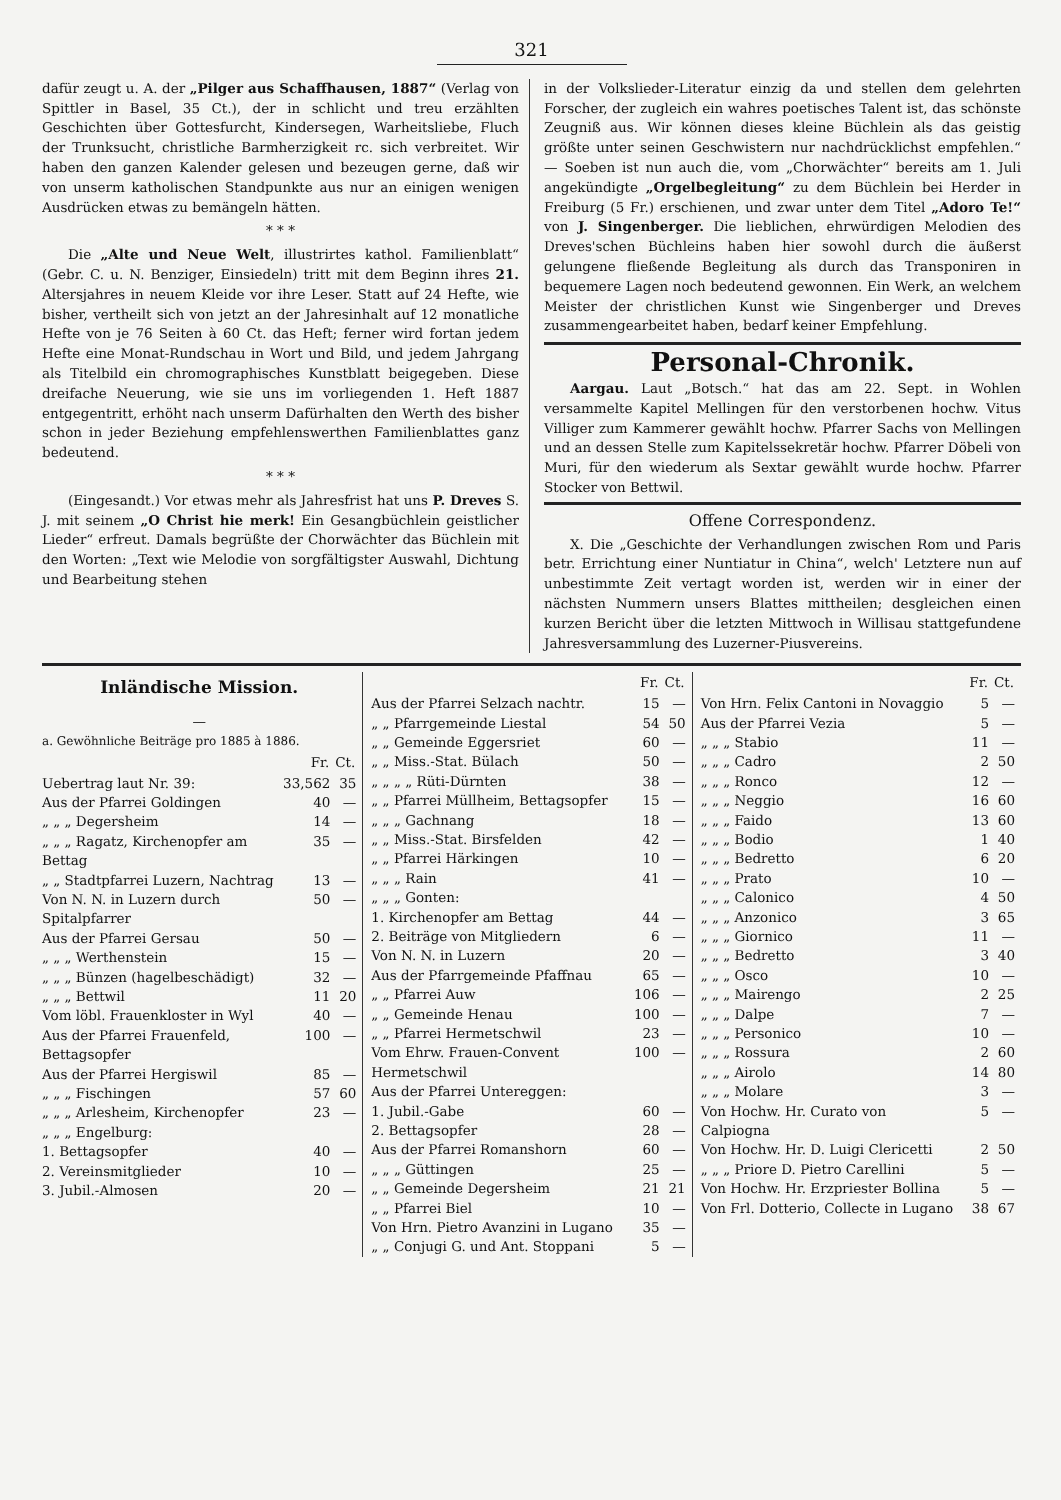321
dafür zeugt u. A. der „Pilger aus Schaffhausen, 1887“ (Verlag von Spittler in Basel, 35 Ct.), der in schlicht und treu erzählten Geschichten über Gottesfurcht, Kindersegen, Warheitsliebe, Fluch der Trunksucht, christliche Barmherzigkeit rc. sich verbreitet. Wir haben den ganzen Kalender gelesen und bezeugen gerne, daß wir von unserm katholischen Standpunkte aus nur an einigen wenigen Ausdrücken etwas zu bemängeln hätten.
* * *
Die „Alte und Neue Welt, illustrirtes kathol. Familienblatt“ (Gebr. C. u. N. Benziger, Einsiedeln) tritt mit dem Beginn ihres 21. Altersjahres in neuem Kleide vor ihre Leser. Statt auf 24 Hefte, wie bisher, vertheilt sich von jetzt an der Jahresinhalt auf 12 monatliche Hefte von je 76 Seiten à 60 Ct. das Heft; ferner wird fortan jedem Hefte eine Monat-Rundschau in Wort und Bild, und jedem Jahrgang als Titelbild ein chromographisches Kunstblatt beigegeben. Diese dreifache Neuerung, wie sie uns im vorliegenden 1. Heft 1887 entgegentritt, erhöht nach unserm Dafürhalten den Werth des bisher schon in jeder Beziehung empfehlenswerthen Familienblattes ganz bedeutend.
* * *
(Eingesandt.) Vor etwas mehr als Jahresfrist hat uns P. Dreves S. J. mit seinem „O Christ hie merk! Ein Gesangbüchlein geistlicher Lieder“ erfreut. Damals begrüßte der Chorwächter das Büchlein mit den Worten: „Text wie Melodie von sorgfältigster Auswahl, Dichtung und Bearbeitung stehen
in der Volkslieder-Literatur einzig da und stellen dem gelehrten Forscher, der zugleich ein wahres poetisches Talent ist, das schönste Zeugniß aus. Wir können dieses kleine Büchlein als das geistig größte unter seinen Geschwistern nur nachdrücklichst empfehlen.“ — Soeben ist nun auch die, vom „Chorwächter“ bereits am 1. Juli angekündigte „Orgelbegleitung“ zu dem Büchlein bei Herder in Freiburg (5 Fr.) erschienen, und zwar unter dem Titel „Adoro Te!“ von J. Singenberger. Die lieblichen, ehrwürdigen Melodien des Dreves'schen Büchleins haben hier sowohl durch die äußerst gelungene fließende Begleitung als durch das Transponiren in bequemere Lagen noch bedeutend gewonnen. Ein Werk, an welchem Meister der christlichen Kunst wie Singenberger und Dreves zusammengearbeitet haben, bedarf keiner Empfehlung.
Personal-Chronik.
Aargau. Laut „Botsch.“ hat das am 22. Sept. in Wohlen versammelte Kapitel Mellingen für den verstorbenen hochw. Vitus Villiger zum Kammerer gewählt hochw. Pfarrer Sachs von Mellingen und an dessen Stelle zum Kapitelssekretär hochw. Pfarrer Döbeli von Muri, für den wiederum als Sextar gewählt wurde hochw. Pfarrer Stocker von Bettwil.
Offene Correspondenz.
X. Die „Geschichte der Verhandlungen zwischen Rom und Paris betr. Errichtung einer Nuntiatur in China“, welch' Letztere nun auf unbestimmte Zeit vertagt worden ist, werden wir in einer der nächsten Nummern unsers Blattes mittheilen; desgleichen einen kurzen Bericht über die letzten Mittwoch in Willisau stattgefundene Jahresversammlung des Luzerner-Piusvereins.
Inländische Mission.
—
a. Gewöhnliche Beiträge pro 1885 à 1886.
| | Fr. | Ct. |
| --- | --- | --- |
| Uebertrag laut Nr. 39: | 33,562 | 35 |
| Aus der Pfarrei Goldingen | 40 | — |
| „ „ „ Degersheim | 14 | — |
| „ „ „ Ragatz, Kirchenopfer am Bettag | 35 | — |
| „ „ Stadtpfarrei Luzern, Nachtrag | 13 | — |
| Von N. N. in Luzern durch Spitalpfarrer | 50 | — |
| Aus der Pfarrei Gersau | 50 | — |
| „ „ „ Werthenstein | 15 | — |
| „ „ „ Bünzen (hagelbeschädigt) | 32 | — |
| „ „ „ Bettwil | 11 | 20 |
| Vom löbl. Frauenkloster in Wyl | 40 | — |
| Aus der Pfarrei Frauenfeld, Bettagsopfer | 100 | — |
| Aus der Pfarrei Hergiswil | 85 | — |
| „ „ „ Fischingen | 57 | 60 |
| „ „ „ Arlesheim, Kirchenopfer | 23 | — |
| „ „ „ Engelburg: | | |
| 1. Bettagsopfer | 40 | — |
| 2. Vereinsmitglieder | 10 | — |
| 3. Jubil.-Almosen | 20 | — |
| | Fr. | Ct. |
| --- | --- | --- |
| Aus der Pfarrei Selzach nachtr. | 15 | — |
| „ „ Pfarrgemeinde Liestal | 54 | 50 |
| „ „ Gemeinde Eggersriet | 60 | — |
| „ „ Miss.-Stat. Bülach | 50 | — |
| „ „ „ „ Rüti-Dürnten | 38 | — |
| „ „ Pfarrei Müllheim, Bettagsopfer | 15 | — |
| „ „ „ Gachnang | 18 | — |
| „ „ Miss.-Stat. Birsfelden | 42 | — |
| „ „ Pfarrei Härkingen | 10 | — |
| „ „ „ Rain | 41 | — |
| „ „ „ Gonten: | | |
| 1. Kirchenopfer am Bettag | 44 | — |
| 2. Beiträge von Mitgliedern | 6 | — |
| Von N. N. in Luzern | 20 | — |
| Aus der Pfarrgemeinde Pfaffnau | 65 | — |
| „ „ Pfarrei Auw | 106 | — |
| „ „ Gemeinde Henau | 100 | — |
| „ „ Pfarrei Hermetschwil | 23 | — |
| Vom Ehrw. Frauen-Convent Hermetschwil | 100 | — |
| Aus der Pfarrei Untereggen: | | |
| 1. Jubil.-Gabe | 60 | — |
| 2. Bettagsopfer | 28 | — |
| Aus der Pfarrei Romanshorn | 60 | — |
| „ „ „ Güttingen | 25 | — |
| „ „ Gemeinde Degersheim | 21 | 21 |
| „ „ Pfarrei Biel | 10 | — |
| Von Hrn. Pietro Avanzini in Lugano | 35 | — |
| „ „ Conjugi G. und Ant. Stoppani | 5 | — |
| | Fr. | Ct. |
| --- | --- | --- |
| Von Hrn. Felix Cantoni in Novaggio | 5 | — |
| Aus der Pfarrei Vezia | 5 | — |
| „ „ „ Stabio | 11 | — |
| „ „ „ Cadro | 2 | 50 |
| „ „ „ Ronco | 12 | — |
| „ „ „ Neggio | 16 | 60 |
| „ „ „ Faido | 13 | 60 |
| „ „ „ Bodio | 1 | 40 |
| „ „ „ Bedretto | 6 | 20 |
| „ „ „ Prato | 10 | — |
| „ „ „ Calonico | 4 | 50 |
| „ „ „ Anzonico | 3 | 65 |
| „ „ „ Giornico | 11 | — |
| „ „ „ Bedretto | 3 | 40 |
| „ „ „ Osco | 10 | — |
| „ „ „ Mairengo | 2 | 25 |
| „ „ „ Dalpe | 7 | — |
| „ „ „ Personico | 10 | — |
| „ „ „ Rossura | 2 | 60 |
| „ „ „ Airolo | 14 | 80 |
| „ „ „ Molare | 3 | — |
| Von Hochw. Hr. Curato von Calpiogna | 5 | — |
| Von Hochw. Hr. D. Luigi Clericetti | 2 | 50 |
| „ „ „ Priore D. Pietro Carellini | 5 | — |
| Von Hochw. Hr. Erzpriester Bollina | 5 | — |
| Von Frl. Dotterio, Collecte in Lugano | 38 | 67 |